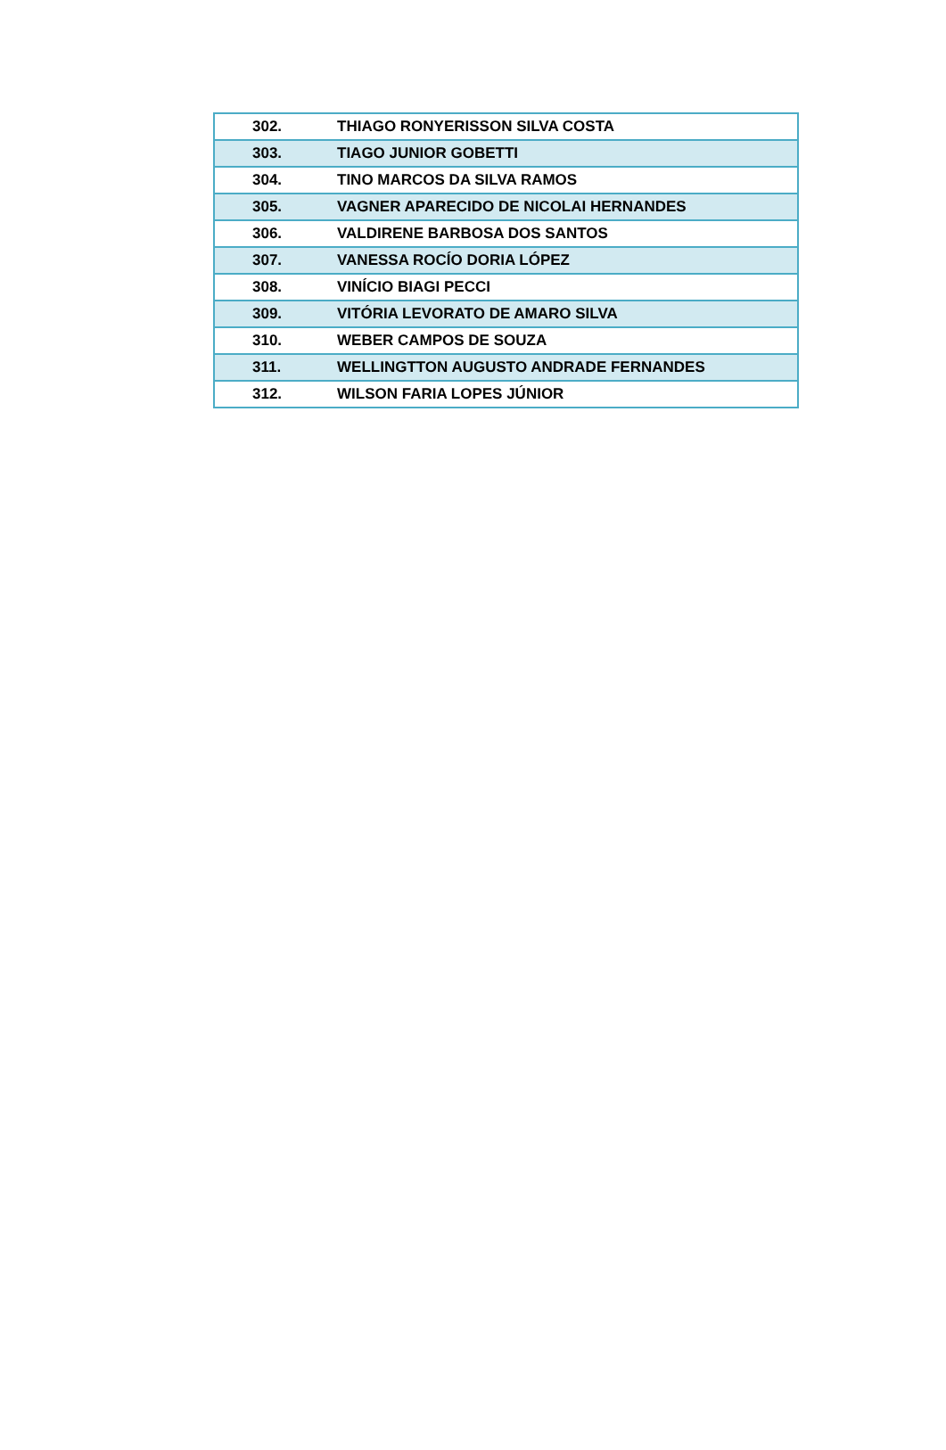| 302. | THIAGO RONYERISSON SILVA COSTA |
| 303. | TIAGO JUNIOR GOBETTI |
| 304. | TINO MARCOS DA SILVA RAMOS |
| 305. | VAGNER APARECIDO DE NICOLAI HERNANDES |
| 306. | VALDIRENE BARBOSA DOS SANTOS |
| 307. | VANESSA ROCÍO DORIA LÓPEZ |
| 308. | VINÍCIO BIAGI PECCI |
| 309. | VITÓRIA LEVORATO DE AMARO SILVA |
| 310. | WEBER CAMPOS DE SOUZA |
| 311. | WELLINGTTON AUGUSTO ANDRADE FERNANDES |
| 312. | WILSON FARIA LOPES JÚNIOR |